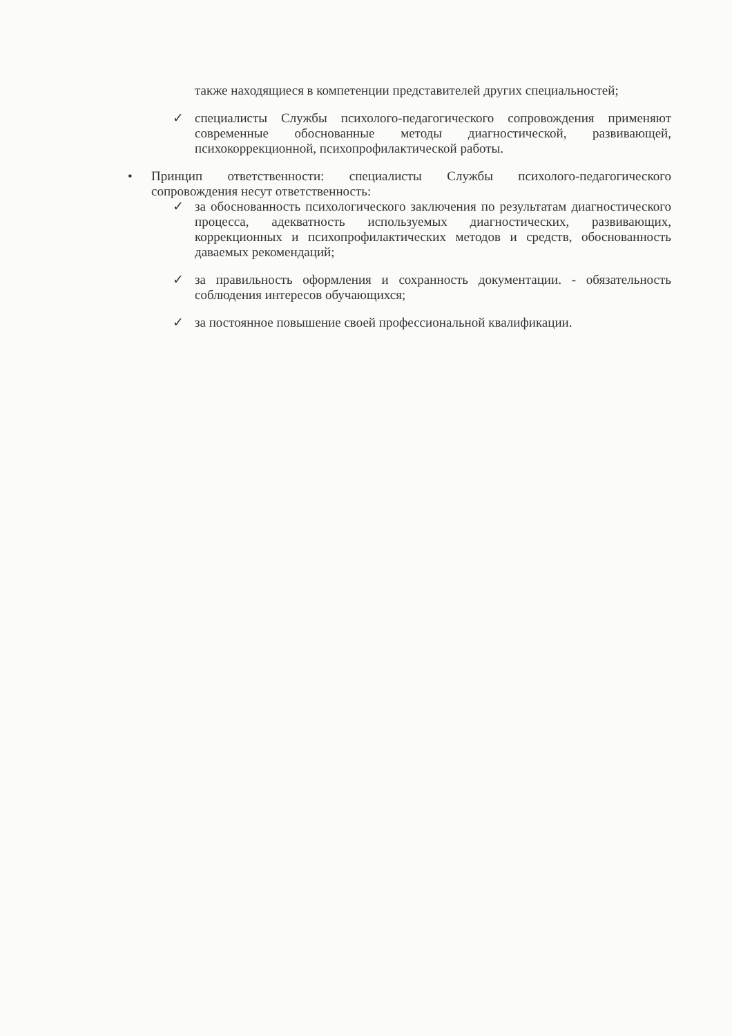также находящиеся в компетенции представителей других специальностей;
✓ специалисты Службы психолого-педагогического сопровождения применяют современные обоснованные методы диагностической, развивающей, психокоррекционной, психопрофилактической работы.
• Принцип ответственности: специалисты Службы психолого-педагогического сопровождения несут ответственность:
✓ за обоснованность психологического заключения по результатам диагностического процесса, адекватность используемых диагностических, развивающих, коррекционных и психопрофилактических методов и средств, обоснованность даваемых рекомендаций;
✓ за правильность оформления и сохранность документации. - обязательность соблюдения интересов обучающихся;
✓ за постоянное повышение своей профессиональной квалификации.